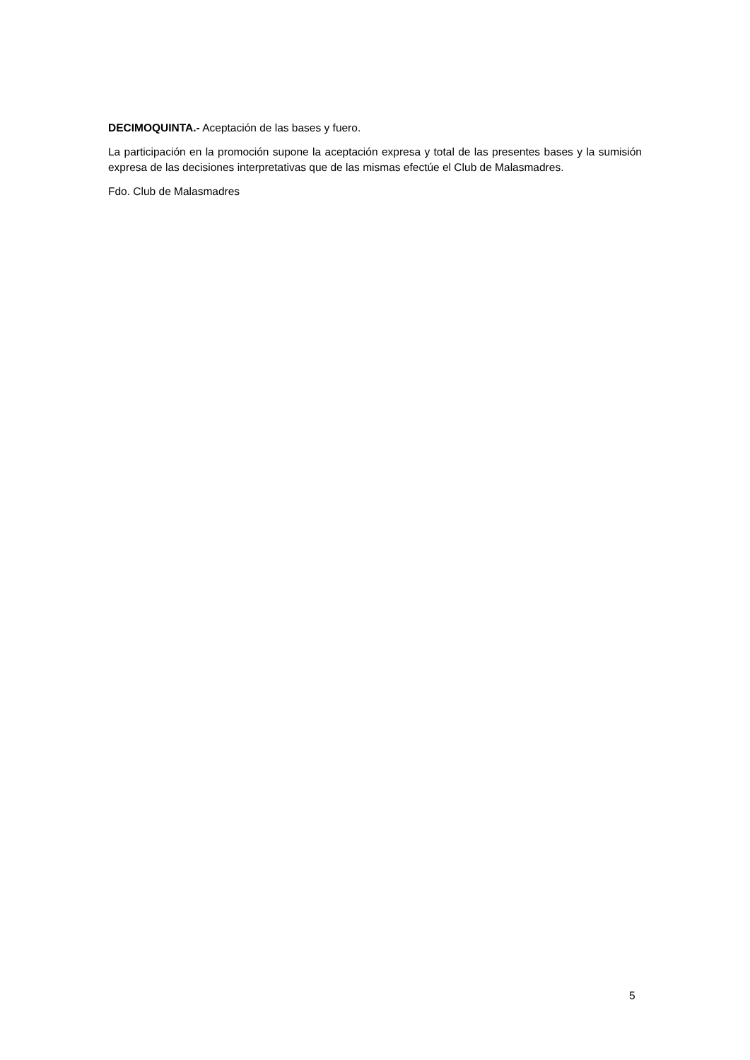DECIMOQUINTA.- Aceptación de las bases y fuero.
La participación en la promoción supone la aceptación expresa y total de las presentes bases y la sumisión expresa de las decisiones interpretativas que de las mismas efectúe el Club de Malasmadres.
Fdo. Club de Malasmadres
5